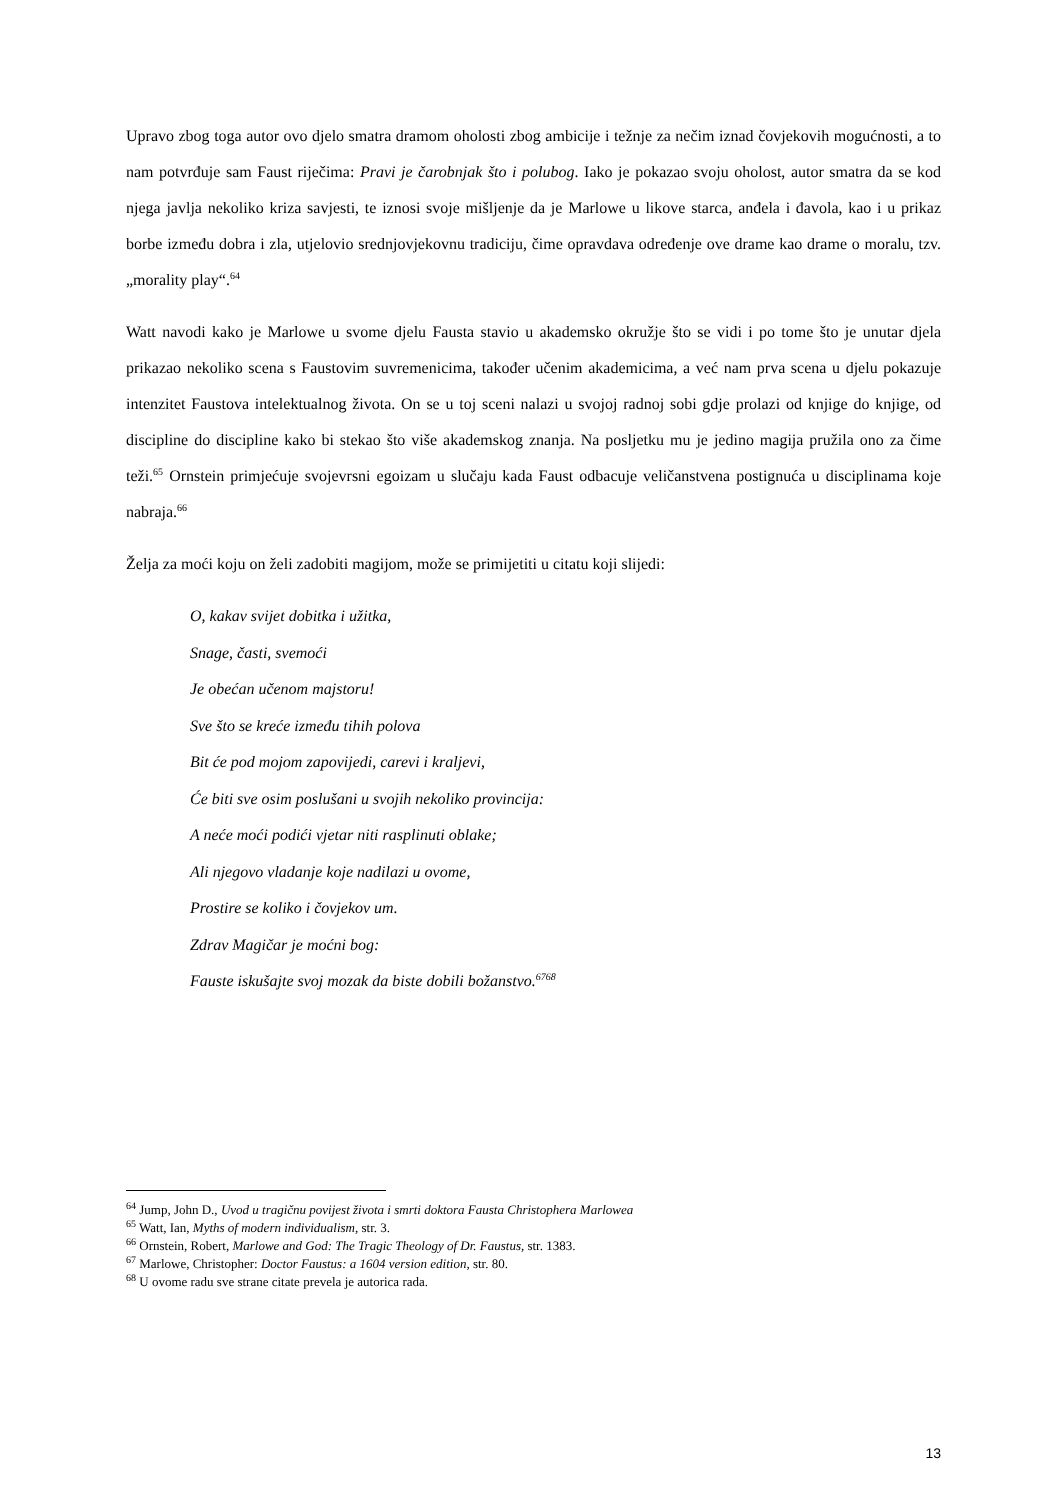Upravo zbog toga autor ovo djelo smatra dramom oholosti zbog ambicije i težnje za nečim iznad čovjekovih mogućnosti, a to nam potvrđuje sam Faust riječima: Pravi je čarobnjak što i polubog. Iako je pokazao svoju oholost, autor smatra da se kod njega javlja nekoliko kriza savjesti, te iznosi svoje mišljenje da je Marlowe u likove starca, anđela i đavola, kao i u prikaz borbe između dobra i zla, utjelovio srednjovjekovnu tradiciju, čime opravdava određenje ove drame kao drame o moralu, tzv. „morality play“.<sup>64</sup>
Watt navodi kako je Marlowe u svome djelu Fausta stavio u akademsko okružje što se vidi i po tome što je unutar djela prikazao nekoliko scena s Faustovim suvremenicima, također učenim akademicima, a već nam prva scena u djelu pokazuje intenzitet Faustova intelektualnog života. On se u toj sceni nalazi u svojoj radnoj sobi gdje prolazi od knjige do knjige, od discipline do discipline kako bi stekao što više akademskog znanja. Na posljetku mu je jedino magija pružila ono za čime teži.<sup>65</sup> Ornstein primjećuje svojevrsni egoizam u slučaju kada Faust odbacuje veličanstvena postignuća u disciplinama koje nabraja.<sup>66</sup>
Želja za moći koju on želi zadobiti magijom, može se primijetiti u citatu koji slijedi:
O, kakav svijet dobitka i užitka,
Snage, časti, svemoći
Je obećan učenom majstoru!
Sve što se kreće između tihih polova
Bit će pod mojom zapovijedi, carevi i kraljevi,
Će biti sve osim poslušani u svojih nekoliko provincija:
A neće moći podići vjetar niti rasplinuti oblake;
Ali njegovo vladanje koje nadilazi u ovome,
Prostire se koliko i čovjekov um.
Zdrav Magičar je moćni bog:
Fauste iskušajte svoj mozak da biste dobili božanstvo.<sup>67</sup><sup>68</sup>
<sup>64</sup> Jump, John D., Uvod u tragičnu povijest života i smrti doktora Fausta Christophera Marlowea
<sup>65</sup> Watt, Ian, Myths of modern individualism, str. 3.
<sup>66</sup> Ornstein, Robert, Marlowe and God: The Tragic Theology of Dr. Faustus, str. 1383.
<sup>67</sup> Marlowe, Christopher: Doctor Faustus: a 1604 version edition, str. 80.
<sup>68</sup> U ovome radu sve strane citate prevela je autorica rada.
13